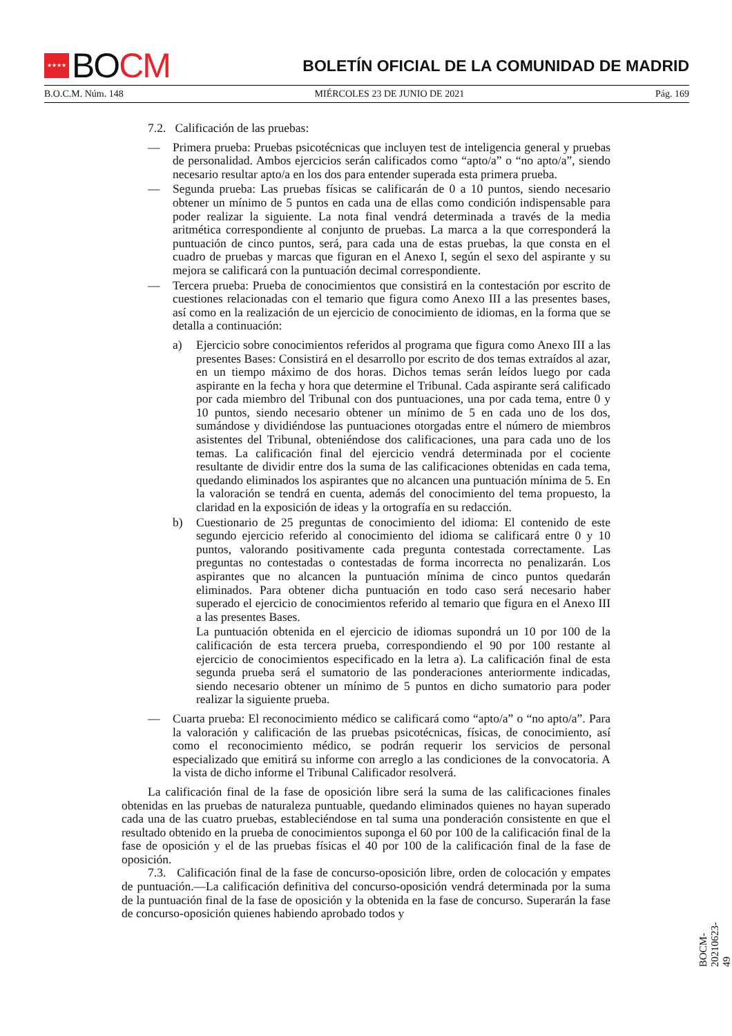★★★★ BO CM
BOLETÍN OFICIAL DE LA COMUNIDAD DE MADRID
B.O.C.M. Núm. 148 MIÉRCOLES 23 DE JUNIO DE 2021 Pág. 169
7.2. Calificación de las pruebas:
— Primera prueba: Pruebas psicotécnicas que incluyen test de inteligencia general y pruebas de personalidad. Ambos ejercicios serán calificados como “apto/a” o “no apto/a”, siendo necesario resultar apto/a en los dos para entender superada esta primera prueba.
— Segunda prueba: Las pruebas físicas se calificarán de 0 a 10 puntos, siendo necesario obtener un mínimo de 5 puntos en cada una de ellas como condición indispensable para poder realizar la siguiente. La nota final vendrá determinada a través de la media aritmética correspondiente al conjunto de pruebas. La marca a la que corresponderá la puntuación de cinco puntos, será, para cada una de estas pruebas, la que consta en el cuadro de pruebas y marcas que figuran en el Anexo I, según el sexo del aspirante y su mejora se calificará con la puntuación decimal correspondiente.
— Tercera prueba: Prueba de conocimientos que consistirá en la contestación por escrito de cuestiones relacionadas con el temario que figura como Anexo III a las presentes bases, así como en la realización de un ejercicio de conocimiento de idiomas, en la forma que se detalla a continuación:
a) Ejercicio sobre conocimientos referidos al programa que figura como Anexo III a las presentes Bases: Consistirá en el desarrollo por escrito de dos temas extraídos al azar, en un tiempo máximo de dos horas. Dichos temas serán leídos luego por cada aspirante en la fecha y hora que determine el Tribunal. Cada aspirante será calificado por cada miembro del Tribunal con dos puntuaciones, una por cada tema, entre 0 y 10 puntos, siendo necesario obtener un mínimo de 5 en cada uno de los dos, sumándose y dividiéndose las puntuaciones otorgadas entre el número de miembros asistentes del Tribunal, obteniéndose dos calificaciones, una para cada uno de los temas. La calificación final del ejercicio vendrá determinada por el cociente resultante de dividir entre dos la suma de las calificaciones obtenidas en cada tema, quedando eliminados los aspirantes que no alcancen una puntuación mínima de 5. En la valoración se tendrá en cuenta, además del conocimiento del tema propuesto, la claridad en la exposición de ideas y la ortografía en su redacción.
b) Cuestionario de 25 preguntas de conocimiento del idioma: El contenido de este segundo ejercicio referido al conocimiento del idioma se calificará entre 0 y 10 puntos, valorando positivamente cada pregunta contestada correctamente. Las preguntas no contestadas o contestadas de forma incorrecta no penalizarán. Los aspirantes que no alcancen la puntuación mínima de cinco puntos quedarán eliminados. Para obtener dicha puntuación en todo caso será necesario haber superado el ejercicio de conocimientos referido al temario que figura en el Anexo III a las presentes Bases.
La puntuación obtenida en el ejercicio de idiomas supondrá un 10 por 100 de la calificación de esta tercera prueba, correspondiendo el 90 por 100 restante al ejercicio de conocimientos especificado en la letra a). La calificación final de esta segunda prueba será el sumatorio de las ponderaciones anteriormente indicadas, siendo necesario obtener un mínimo de 5 puntos en dicho sumatorio para poder realizar la siguiente prueba.
— Cuarta prueba: El reconocimiento médico se calificará como “apto/a” o “no apto/a”. Para la valoración y calificación de las pruebas psicotécnicas, físicas, de conocimiento, así como el reconocimiento médico, se podrán requerir los servicios de personal especializado que emitirá su informe con arreglo a las condiciones de la convocatoria. A la vista de dicho informe el Tribunal Calificador resolverá.
La calificación final de la fase de oposición libre será la suma de las calificaciones finales obtenidas en las pruebas de naturaleza puntuable, quedando eliminados quienes no hayan superado cada una de las cuatro pruebas, estableciéndose en tal suma una ponderación consistente en que el resultado obtenido en la prueba de conocimientos suponga el 60 por 100 de la calificación final de la fase de oposición y el de las pruebas físicas el 40 por 100 de la calificación final de la fase de oposición.
7.3. Calificación final de la fase de concurso-oposición libre, orden de colocación y empates de puntuación.—La calificación definitiva del concurso-oposición vendrá determinada por la suma de la puntuación final de la fase de oposición y la obtenida en la fase de concurso. Superarán la fase de concurso-oposición quienes habiendo aprobado todos y
BOCM-20210623-49